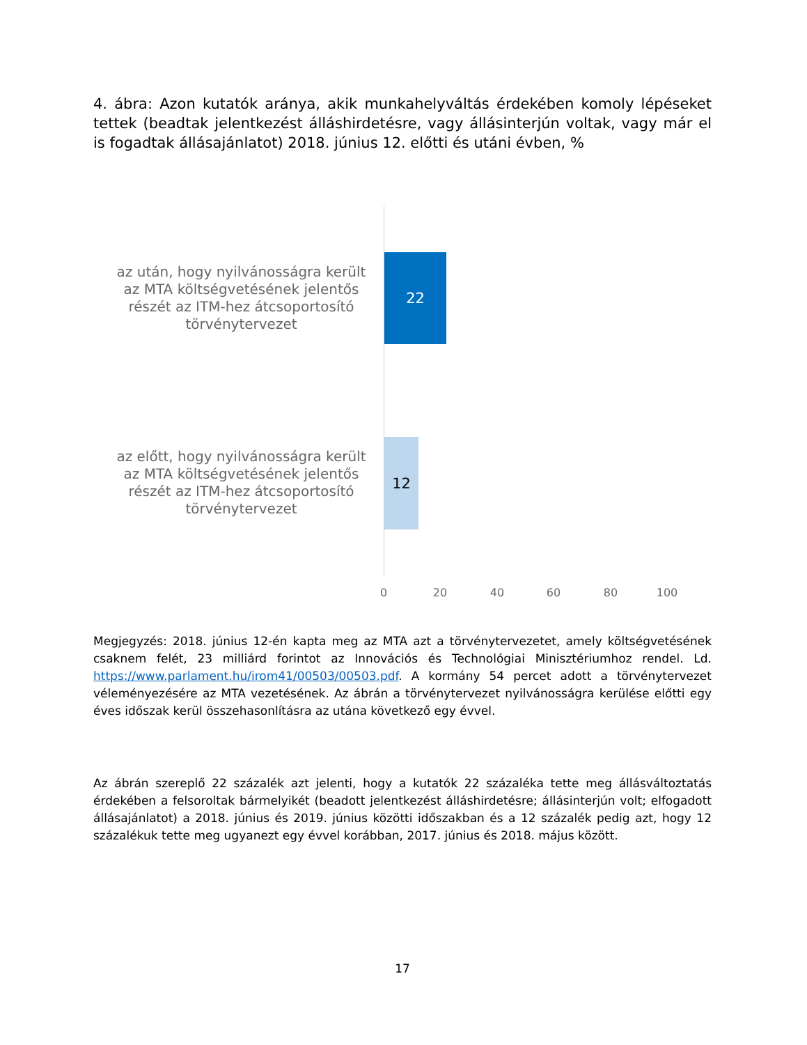4. ábra: Azon kutatók aránya, akik munkahelyváltás érdekében komoly lépéseket tettek (beadtak jelentkezést álláshirdetésre, vagy állásinterjún voltak, vagy már el is fogadtak állásajánlatot) 2018. június 12. előtti és utáni évben, %
az után, hogy nyilvánosságra került az MTA költségvetésének jelentős részét az ITM-hez átcsoportosító törvénytervezet
22
az előtt, hogy nyilvánosságra került az MTA költségvetésének jelentős részét az ITM-hez átcsoportosító törvénytervezet
12
0 20 40 60 80 100
Megjegyzés: 2018. június 12-én kapta meg az MTA azt a törvénytervezetet, amely költségvetésének csaknem felét, 23 milliárd forintot az Innovációs és Technológiai Minisztériumhoz rendel. Ld. https://www.parlament.hu/irom41/00503/00503.pdf. A kormány 54 percet adott a törvénytervezet véleményezésére az MTA vezetésének. Az ábrán a törvénytervezet nyilvánosságra kerülése előtti egy éves időszak kerül összehasonlításra az utána következő egy évvel.
Az ábrán szereplő 22 százalék azt jelenti, hogy a kutatók 22 százaléka tette meg állásváltoztatás érdekében a felsoroltak bármelyikét (beadott jelentkezést álláshirdetésre; állásinterjún volt; elfogadott állásajánlatot) a 2018. június és 2019. június közötti időszakban és a 12 százalék pedig azt, hogy 12 százalékuk tette meg ugyanezt egy évvel korábban, 2017. június és 2018. május között.
17